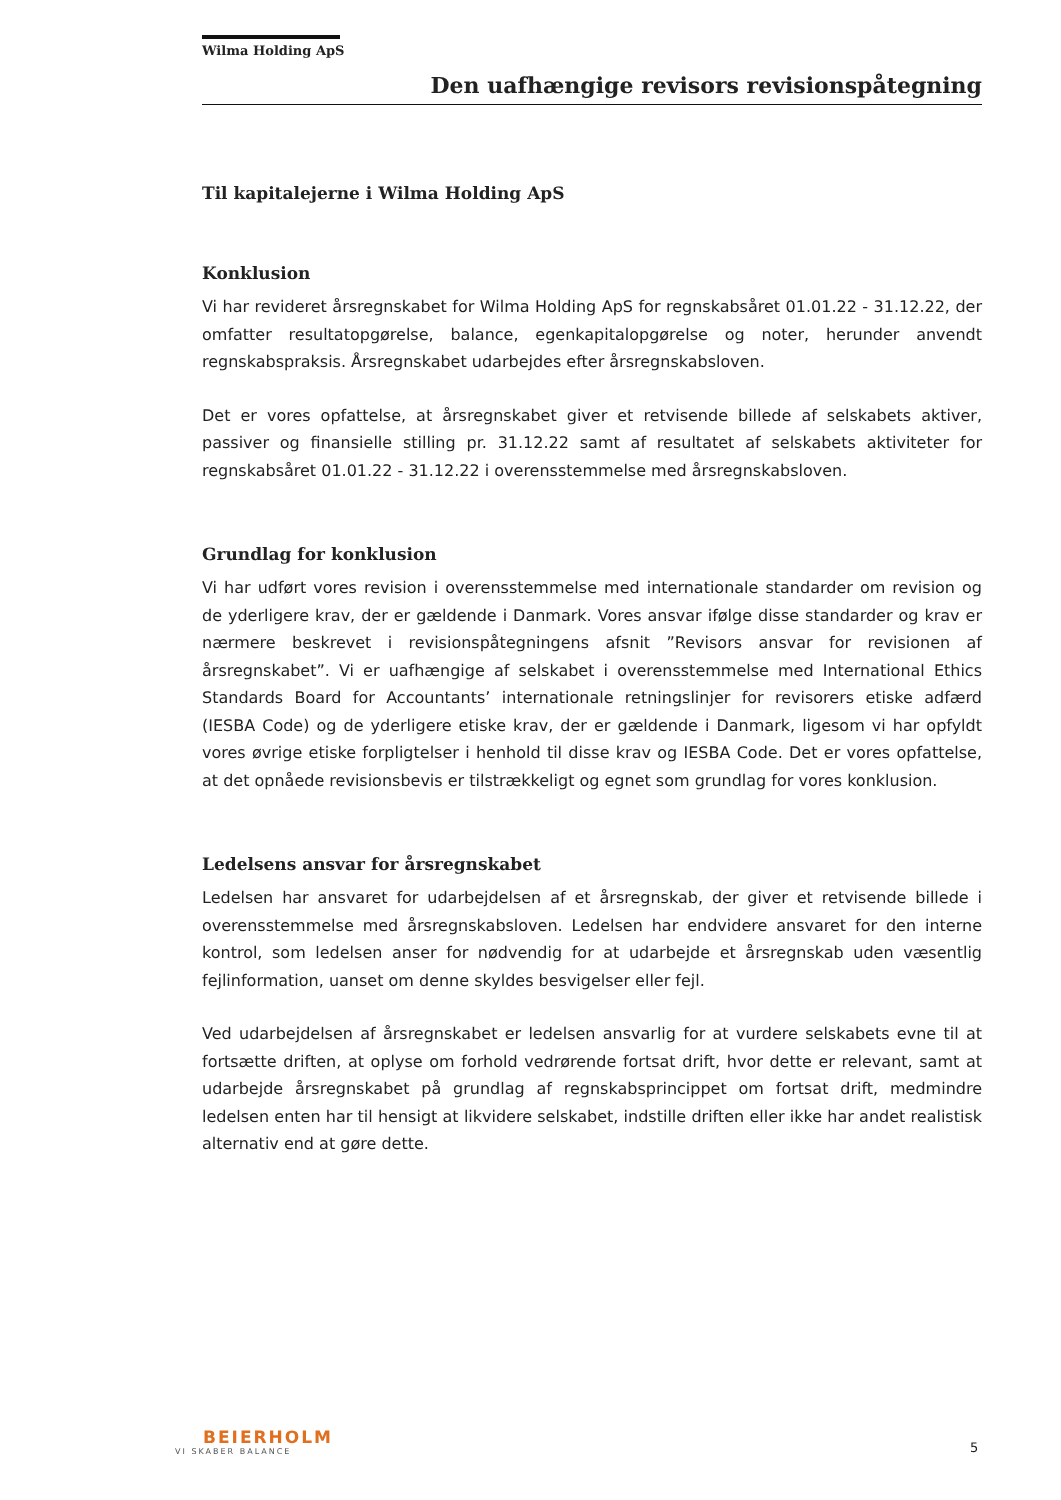Wilma Holding ApS
Den uafhængige revisors revisionspåtegning
Til kapitalejerne i Wilma Holding ApS
Konklusion
Vi har revideret årsregnskabet for Wilma Holding ApS for regnskabsåret 01.01.22 - 31.12.22, der omfatter resultatopgørelse, balance, egenkapitalopgørelse og noter, herunder anvendt regnskabspraksis. Årsregnskabet udarbejdes efter årsregnskabsloven.
Det er vores opfattelse, at årsregnskabet giver et retvisende billede af selskabets aktiver, passiver og finansielle stilling pr. 31.12.22 samt af resultatet af selskabets aktiviteter for regnskabsåret 01.01.22 - 31.12.22 i overensstemmelse med årsregnskabsloven.
Grundlag for konklusion
Vi har udført vores revision i overensstemmelse med internationale standarder om revision og de yderligere krav, der er gældende i Danmark. Vores ansvar ifølge disse standarder og krav er nærmere beskrevet i revisionspåtegningens afsnit ”Revisors ansvar for revisionen af årsregnskabet”. Vi er uafhængige af selskabet i overensstemmelse med International Ethics Standards Board for Accountants’ internationale retningslinjer for revisorers etiske adfærd (IESBA Code) og de yderligere etiske krav, der er gældende i Danmark, ligesom vi har opfyldt vores øvrige etiske forpligtelser i henhold til disse krav og IESBA Code. Det er vores opfattelse, at det opnåede revisionsbevis er tilstrækkeligt og egnet som grundlag for vores konklusion.
Ledelsens ansvar for årsregnskabet
Ledelsen har ansvaret for udarbejdelsen af et årsregnskab, der giver et retvisende billede i overensstemmelse med årsregnskabsloven. Ledelsen har endvidere ansvaret for den interne kontrol, som ledelsen anser for nødvendig for at udarbejde et årsregnskab uden væsentlig fejlinformation, uanset om denne skyldes besvigelser eller fejl.
Ved udarbejdelsen af årsregnskabet er ledelsen ansvarlig for at vurdere selskabets evne til at fortsætte driften, at oplyse om forhold vedrørende fortsat drift, hvor dette er relevant, samt at udarbejde årsregnskabet på grundlag af regnskabsprincippet om fortsat drift, medmindre ledelsen enten har til hensigt at likvidere selskabet, indstille driften eller ikke har andet realistisk alternativ end at gøre dette.
BEIERHOLM
VI SKABER BALANCE
5